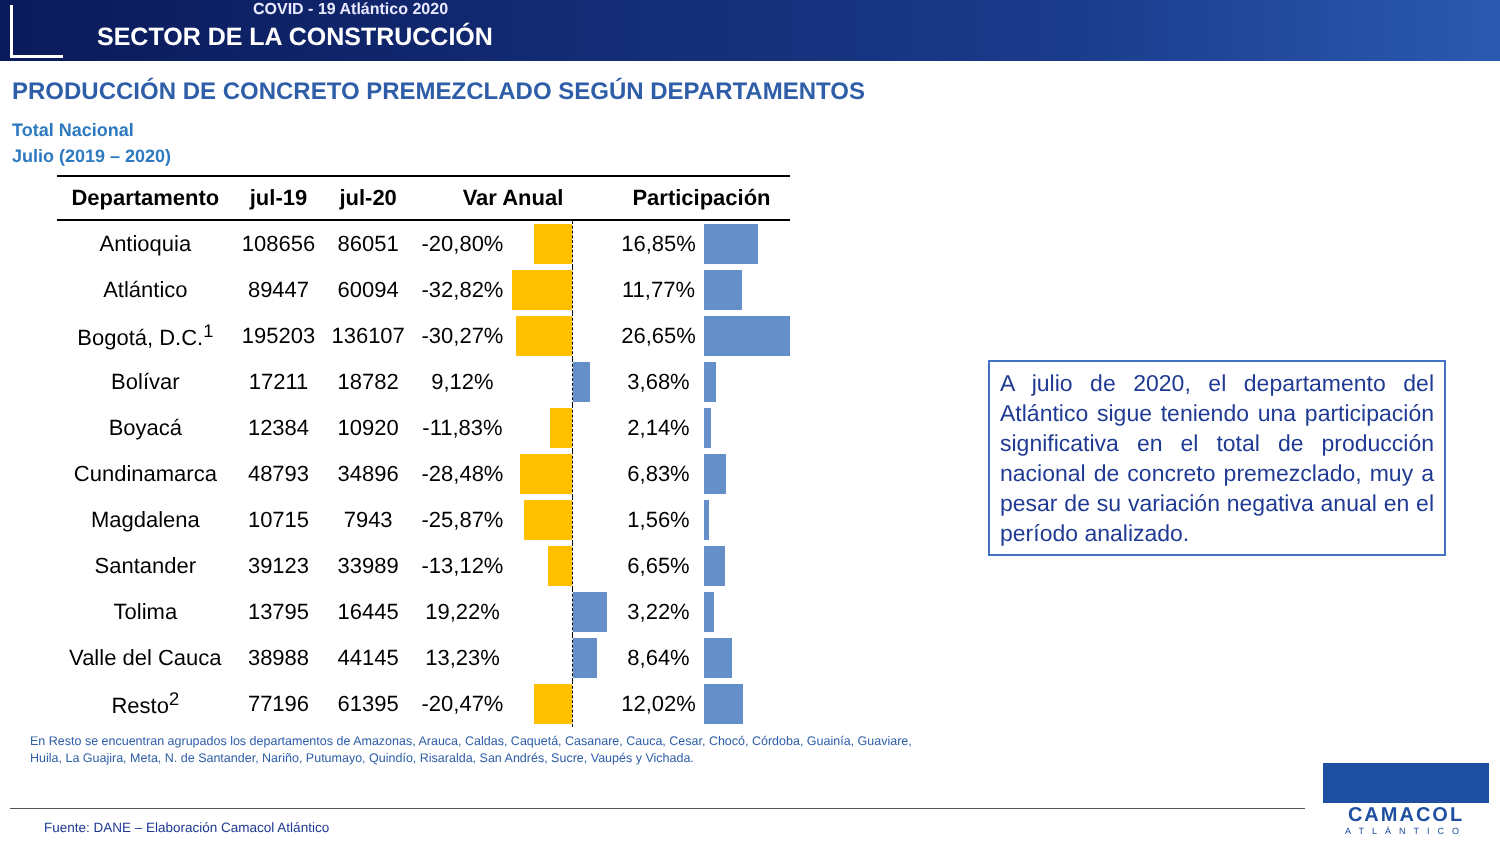COVID - 19 Atlántico 2020
SECTOR DE LA CONSTRUCCIÓN
PRODUCCIÓN DE CONCRETO PREMEZCLADO SEGÚN DEPARTAMENTOS
Total Nacional
Julio (2019 – 2020)
| Departamento | jul-19 | jul-20 | Var Anual | | | Participación | |
| --- | --- | --- | --- | --- | --- | --- | --- |
| Antioquia | 108656 | 86051 | -20,80% | | | 16,85% | |
| Atlántico | 89447 | 60094 | -32,82% | | | 11,77% | |
| Bogotá, D.C.<sup>1</sup> | 195203 | 136107 | -30,27% | | | 26,65% | |
| Bolívar | 17211 | 18782 | 9,12% | | | 3,68% | |
| Boyacá | 12384 | 10920 | -11,83% | | | 2,14% | |
| Cundinamarca | 48793 | 34896 | -28,48% | | | 6,83% | |
| Magdalena | 10715 | 7943 | -25,87% | | | 1,56% | |
| Santander | 39123 | 33989 | -13,12% | | | 6,65% | |
| Tolima | 13795 | 16445 | 19,22% | | | 3,22% | |
| Valle del Cauca | 38988 | 44145 | 13,23% | | | 8,64% | |
| Resto<sup>2</sup> | 77196 | 61395 | -20,47% | | | 12,02% | |
A julio de 2020, el departamento del Atlántico sigue teniendo una participación significativa en el total de producción nacional de concreto premezclado, muy a pesar de su variación negativa anual en el período analizado.
En Resto se encuentran agrupados los departamentos de Amazonas, Arauca, Caldas, Caquetá, Casanare, Cauca, Cesar, Chocó, Córdoba, Guainía, Guaviare, Huila, La Guajira, Meta, N. de Santander, Nariño, Putumayo, Quindío, Risaralda, San Andrés, Sucre, Vaupés y Vichada.
Fuente: DANE – Elaboración Camacol Atlántico
CAMACOL
ATLÁNTICO